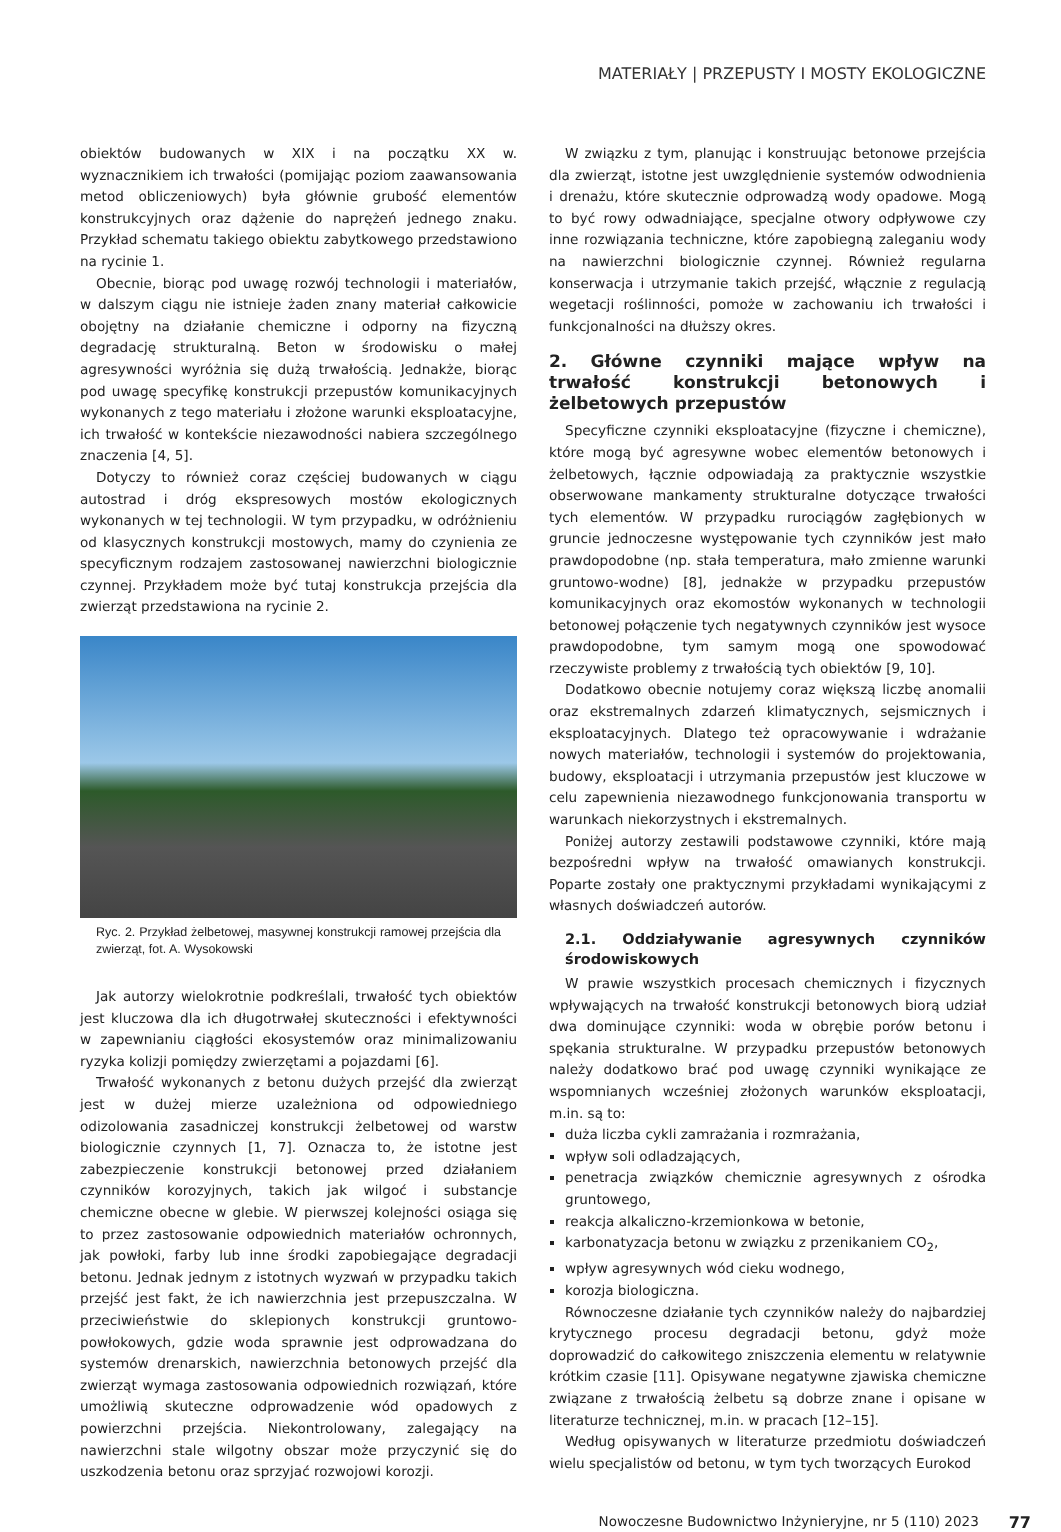MATERIAŁY | PRZEPUSTY I MOSTY EKOLOGICZNE
obiektów budowanych w XIX i na początku XX w. wyznacznikiem ich trwałości (pomijając poziom zaawansowania metod obliczeniowych) była głównie grubość elementów konstrukcyjnych oraz dążenie do naprężeń jednego znaku. Przykład schematu takiego obiektu zabytkowego przedstawiono na rycinie 1.
Obecnie, biorąc pod uwagę rozwój technologii i materiałów, w dalszym ciągu nie istnieje żaden znany materiał całkowicie obojętny na działanie chemiczne i odporny na fizyczną degradację strukturalną. Beton w środowisku o małej agresywności wyróżnia się dużą trwałością. Jednakże, biorąc pod uwagę specyfikę konstrukcji przepustów komunikacyjnych wykonanych z tego materiału i złożone warunki eksploatacyjne, ich trwałość w kontekście niezawodności nabiera szczególnego znaczenia [4, 5].
Dotyczy to również coraz częściej budowanych w ciągu autostrad i dróg ekspresowych mostów ekologicznych wykonanych w tej technologii. W tym przypadku, w odróżnieniu od klasycznych konstrukcji mostowych, mamy do czynienia ze specyficznym rodzajem zastosowanej nawierzchni biologicznie czynnej. Przykładem może być tutaj konstrukcja przejścia dla zwierząt przedstawiona na rycinie 2.
Ryc. 2. Przykład żelbetowej, masywnej konstrukcji ramowej przejścia dla zwierząt, fot. A. Wysokowski
Jak autorzy wielokrotnie podkreślali, trwałość tych obiektów jest kluczowa dla ich długotrwałej skuteczności i efektywności w zapewnianiu ciągłości ekosystemów oraz minimalizowaniu ryzyka kolizji pomiędzy zwierzętami a pojazdami [6].
Trwałość wykonanych z betonu dużych przejść dla zwierząt jest w dużej mierze uzależniona od odpowiedniego odizolowania zasadniczej konstrukcji żelbetowej od warstw biologicznie czynnych [1, 7]. Oznacza to, że istotne jest zabezpieczenie konstrukcji betonowej przed działaniem czynników korozyjnych, takich jak wilgoć i substancje chemiczne obecne w glebie. W pierwszej kolejności osiąga się to przez zastosowanie odpowiednich materiałów ochronnych, jak powłoki, farby lub inne środki zapobiegające degradacji betonu. Jednak jednym z istotnych wyzwań w przypadku takich przejść jest fakt, że ich nawierzchnia jest przepuszczalna. W przeciwieństwie do sklepionych konstrukcji gruntowo-powłokowych, gdzie woda sprawnie jest odprowadzana do systemów drenarskich, nawierzchnia betonowych przejść dla zwierząt wymaga zastosowania odpowiednich rozwiązań, które umożliwią skuteczne odprowadzenie wód opadowych z powierzchni przejścia. Niekontrolowany, zalegający na nawierzchni stale wilgotny obszar może przyczynić się do uszkodzenia betonu oraz sprzyjać rozwojowi korozji.
W związku z tym, planując i konstruując betonowe przejścia dla zwierząt, istotne jest uwzględnienie systemów odwodnienia i drenażu, które skutecznie odprowadzą wody opadowe. Mogą to być rowy odwadniające, specjalne otwory odpływowe czy inne rozwiązania techniczne, które zapobiegną zaleganiu wody na nawierzchni biologicznie czynnej. Również regularna konserwacja i utrzymanie takich przejść, włącznie z regulacją wegetacji roślinności, pomoże w zachowaniu ich trwałości i funkcjonalności na dłuższy okres.
2. Główne czynniki mające wpływ na trwałość konstrukcji betonowych i żelbetowych przepustów
Specyficzne czynniki eksploatacyjne (fizyczne i chemiczne), które mogą być agresywne wobec elementów betonowych i żelbetowych, łącznie odpowiadają za praktycznie wszystkie obserwowane mankamenty strukturalne dotyczące trwałości tych elementów. W przypadku rurociągów zagłębionych w gruncie jednoczesne występowanie tych czynników jest mało prawdopodobne (np. stała temperatura, mało zmienne warunki gruntowo-wodne) [8], jednakże w przypadku przepustów komunikacyjnych oraz ekomostów wykonanych w technologii betonowej połączenie tych negatywnych czynników jest wysoce prawdopodobne, tym samym mogą one spowodować rzeczywiste problemy z trwałością tych obiektów [9, 10].
Dodatkowo obecnie notujemy coraz większą liczbę anomalii oraz ekstremalnych zdarzeń klimatycznych, sejsmicznych i eksploatacyjnych. Dlatego też opracowywanie i wdrażanie nowych materiałów, technologii i systemów do projektowania, budowy, eksploatacji i utrzymania przepustów jest kluczowe w celu zapewnienia niezawodnego funkcjonowania transportu w warunkach niekorzystnych i ekstremalnych.
Poniżej autorzy zestawili podstawowe czynniki, które mają bezpośredni wpływ na trwałość omawianych konstrukcji. Poparte zostały one praktycznymi przykładami wynikającymi z własnych doświadczeń autorów.
2.1. Oddziaływanie agresywnych czynników środowiskowych
W prawie wszystkich procesach chemicznych i fizycznych wpływających na trwałość konstrukcji betonowych biorą udział dwa dominujące czynniki: woda w obrębie porów betonu i spękania strukturalne. W przypadku przepustów betonowych należy dodatkowo brać pod uwagę czynniki wynikające ze wspomnianych wcześniej złożonych warunków eksploatacji, m.in. są to:
duża liczba cykli zamrażania i rozmrażania,
wpływ soli odladzających,
penetracja związków chemicznie agresywnych z ośrodka gruntowego,
reakcja alkaliczno-krzemionkowa w betonie,
karbonatyzacja betonu w związku z przenikaniem CO<sub>2</sub>,
wpływ agresywnych wód cieku wodnego,
korozja biologiczna.
Równoczesne działanie tych czynników należy do najbardziej krytycznego procesu degradacji betonu, gdyż może doprowadzić do całkowitego zniszczenia elementu w relatywnie krótkim czasie [11]. Opisywane negatywne zjawiska chemiczne związane z trwałością żelbetu są dobrze znane i opisane w literaturze technicznej, m.in. w pracach [12–15].
Według opisywanych w literaturze przedmiotu doświadczeń wielu specjalistów od betonu, w tym tych tworzących Eurokod
Nowoczesne Budownictwo Inżynieryjne, nr 5 (110) 2023 77